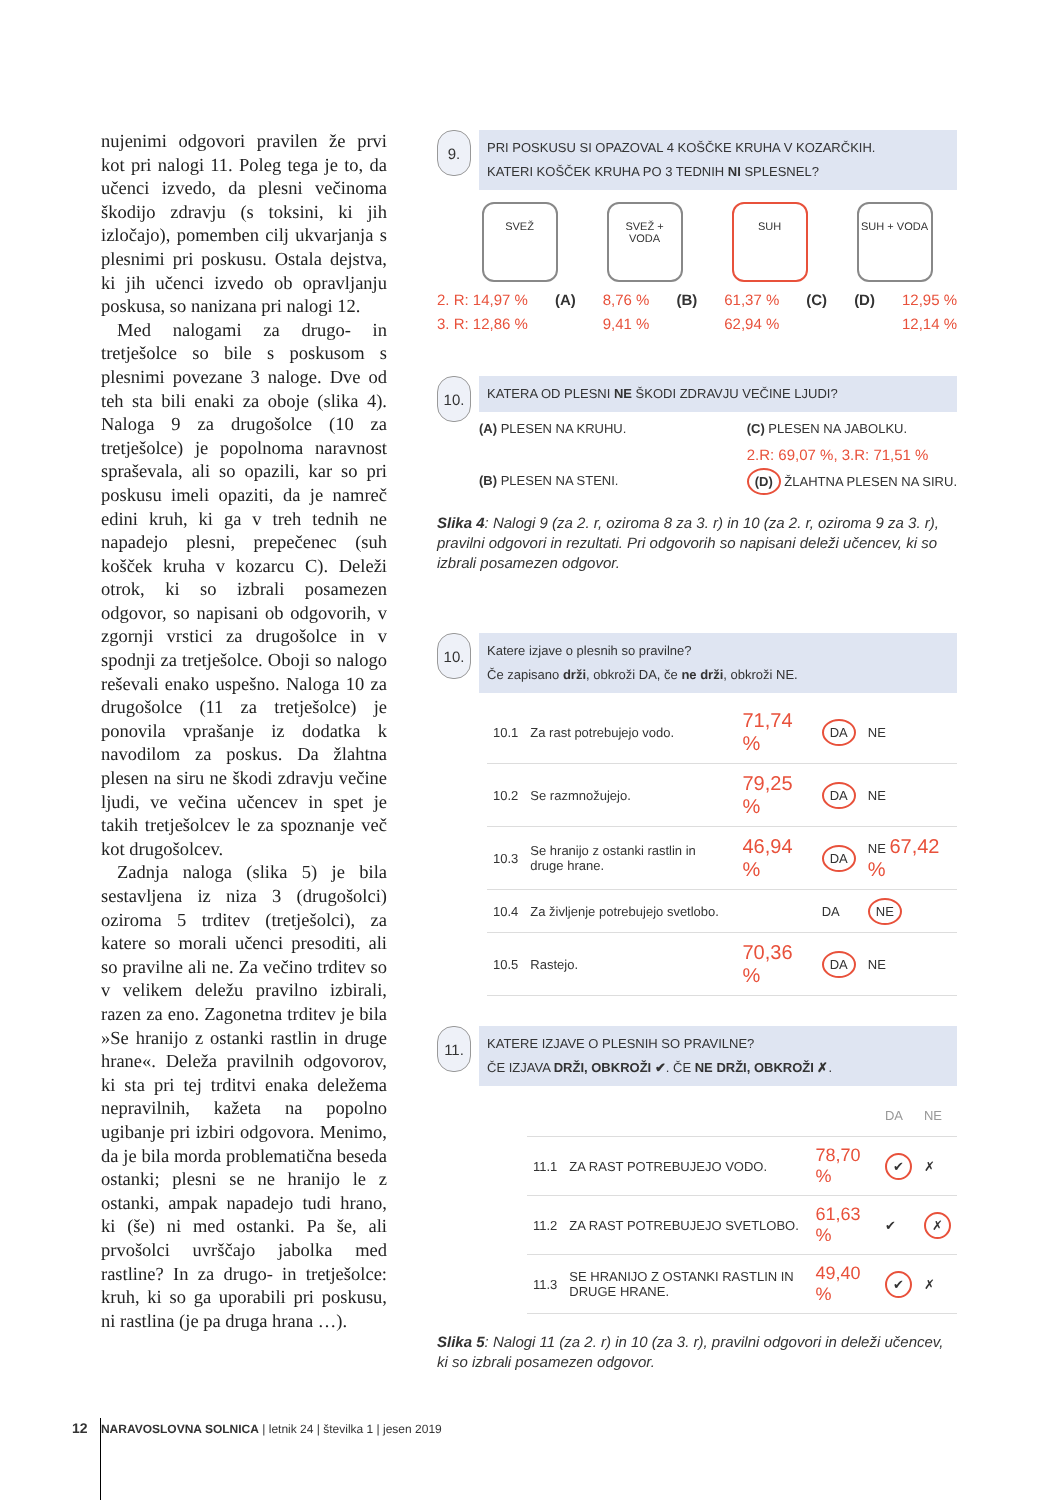nujenimi odgovori pravilen že prvi kot pri nalogi 11. Poleg tega je to, da učenci izvedo, da plesni večinoma škodijo zdravju (s toksini, ki jih izločajo), pomemben cilj ukvarjanja s plesnimi pri poskusu. Ostala dejstva, ki jih učenci izvedo ob opravljanju poskusa, so nanizana pri nalogi 12.
Med nalogami za drugo- in tretješolce so bile s poskusom s plesnimi povezane 3 naloge. Dve od teh sta bili enaki za oboje (slika 4). Naloga 9 za drugošolce (10 za tretješolce) je popolnoma naravnost spraševala, ali so opazili, kar so pri poskusu imeli opaziti, da je namreč edini kruh, ki ga v treh tednih ne napadejo plesni, prepečenec (suh košček kruha v kozarcu C). Deleži otrok, ki so izbrali posamezen odgovor, so napisani ob odgovorih, v zgornji vrstici za drugošolce in v spodnji za tretješolce. Oboji so nalogo reševali enako uspešno. Naloga 10 za drugošolce (11 za tretješolce) je ponovila vprašanje iz dodatka k navodilom za poskus. Da žlahtna plesen na siru ne škodi zdravju večine ljudi, ve večina učencev in spet je takih tretješolcev le za spoznanje več kot drugošolcev.
Zadnja naloga (slika 5) je bila sestavljena iz niza 3 (drugošolci) oziroma 5 trditev (tretješolci), za katere so morali učenci presoditi, ali so pravilne ali ne. Za večino trditev so v velikem deležu pravilno izbirali, razen za eno. Zagonetna trditev je bila »Se hranijo z ostanki rastlin in druge hrane«. Deleža pravilnih odgovorov, ki sta pri tej trditvi enaka deležema nepravilnih, kažeta na popolno ugibanje pri izbiri odgovora. Menimo, da je bila morda problematična beseda ostanki; plesni se ne hranijo le z ostanki, ampak napadejo tudi hrano, ki (še) ni med ostanki. Pa še, ali prvošolci uvrščajo jabolka med rastline? In za drugo- in tretješolce: kruh, ki so ga uporabili pri poskusu, ni rastlina (je pa druga hrana …).
9.
PRI POSKUSU SI OPAZOVAL 4 KOŠČKE KRUHA V KOZARČKIH.
KATERI KOŠČEK KRUHA PO 3 TEDNIH NI SPLESNEL?
SVEŽ SVEŽ + VODA SUH SUH + VODA
2. R: 14,97 %
3. R: 12,86 % (A) 8,76 %
9,41 % (B) 61,37 %
62,94 % (C) (D) 12,95 %
12,14 %
10.
KATERA OD PLESNI NE ŠKODI ZDRAVJU VEČINE LJUDI?
(A) PLESEN NA KRUHU.
(B) PLESEN NA STENI.
(C) PLESEN NA JABOLKU.
2.R: 69,07 %, 3.R: 71,51 %
(D) ŽLAHTNA PLESEN NA SIRU.
Slika 4: Nalogi 9 (za 2. r, oziroma 8 za 3. r) in 10 (za 2. r, oziroma 9 za 3. r), pravilni odgovori in rezultati. Pri odgovorih so napisani deleži učencev, ki so izbrali posamezen odgovor.
10.
Katere izjave o plesnih so pravilne?
Če zapisano drži, obkroži DA, če ne drži, obkroži NE.
| 10.1 | Za rast potrebujejo vodo. | 71,74 % | DA | NE |
| 10.2 | Se razmnožujejo. | 79,25 % | DA | NE |
| 10.3 | Se hranijo z ostanki rastlin in druge hrane. | 46,94 % | DA | NE 67,42 % |
| 10.4 | Za življenje potrebujejo svetlobo. | | DA | NE |
| 10.5 | Rastejo. | 70,36 % | DA | NE |
11.
KATERE IZJAVE O PLESNIH SO PRAVILNE?
ČE IZJAVA DRŽI, OBKROŽI ✔. ČE NE DRŽI, OBKROŽI ✗.
| | | | DA | NE |
| 11.1 | ZA RAST POTREBUJEJO VODO. | 78,70 % | ✔ | ✗ |
| 11.2 | ZA RAST POTREBUJEJO SVETLOBO. | 61,63 % | ✔ | ✗ |
| 11.3 | SE HRANIJO Z OSTANKI RASTLIN IN DRUGE HRANE. | 49,40 % | ✔ | ✗ |
Slika 5: Nalogi 11 (za 2. r) in 10 (za 3. r), pravilni odgovori in deleži učencev, ki so izbrali posamezen odgovor.
12 NARAVOSLOVNA SOLNICA | letnik 24 | številka 1 | jesen 2019